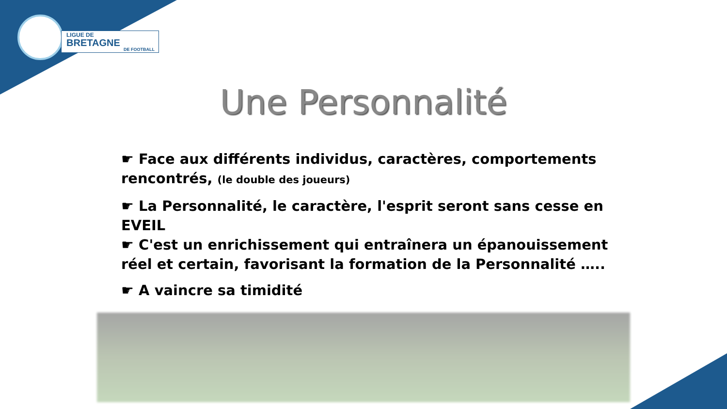LIGUE DE
BRETAGNE
DE FOOTBALL
Une Personnalité
☛ Face aux différents individus, caractères, comportements rencontrés, (le double des joueurs)
☛ La Personnalité, le caractère, l'esprit seront sans cesse en EVEIL
☛ C'est un enrichissement qui entraînera un épanouissement réel et certain, favorisant la formation de la Personnalité …..
☛ A vaincre sa timidité